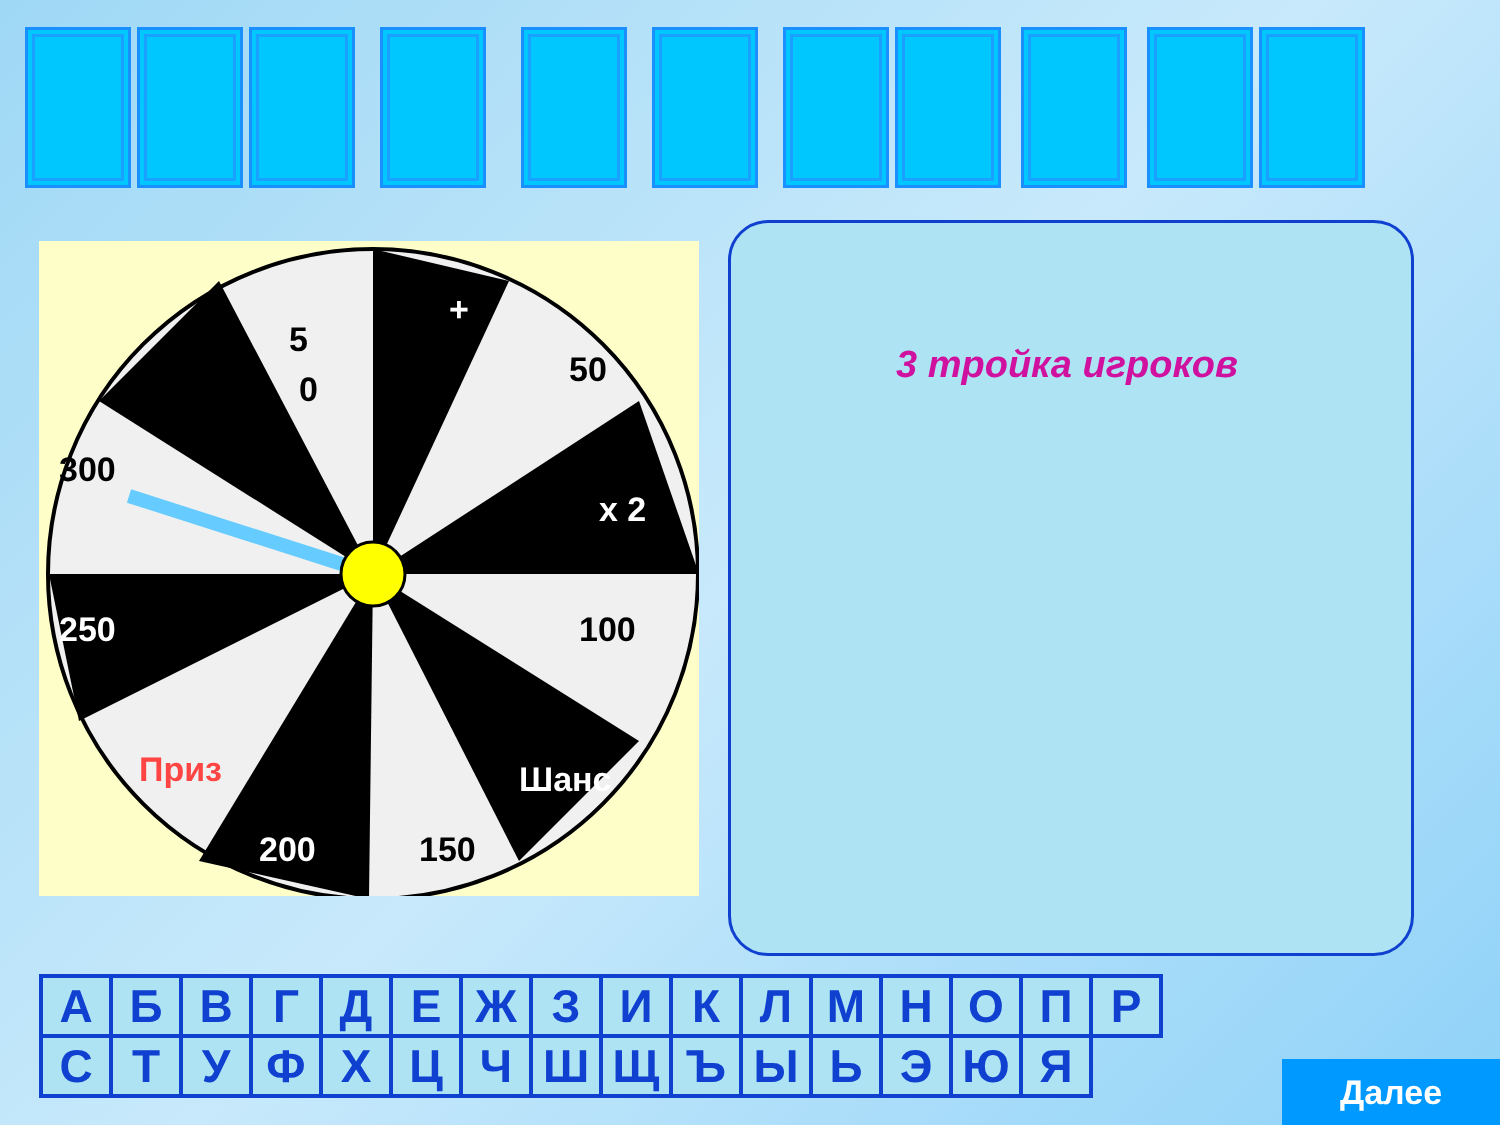5
0
+
50
x 2
100
Шанс
150
200
Приз
250
300
3 тройка игроков
| А | Б | В | Г | Д | Е | Ж | З | И | К | Л | М | Н | О | П | Р |
| С | Т | У | Ф | Х | Ц | Ч | Ш | Щ | Ъ | Ы | Ь | Э | Ю | Я | |
Далее